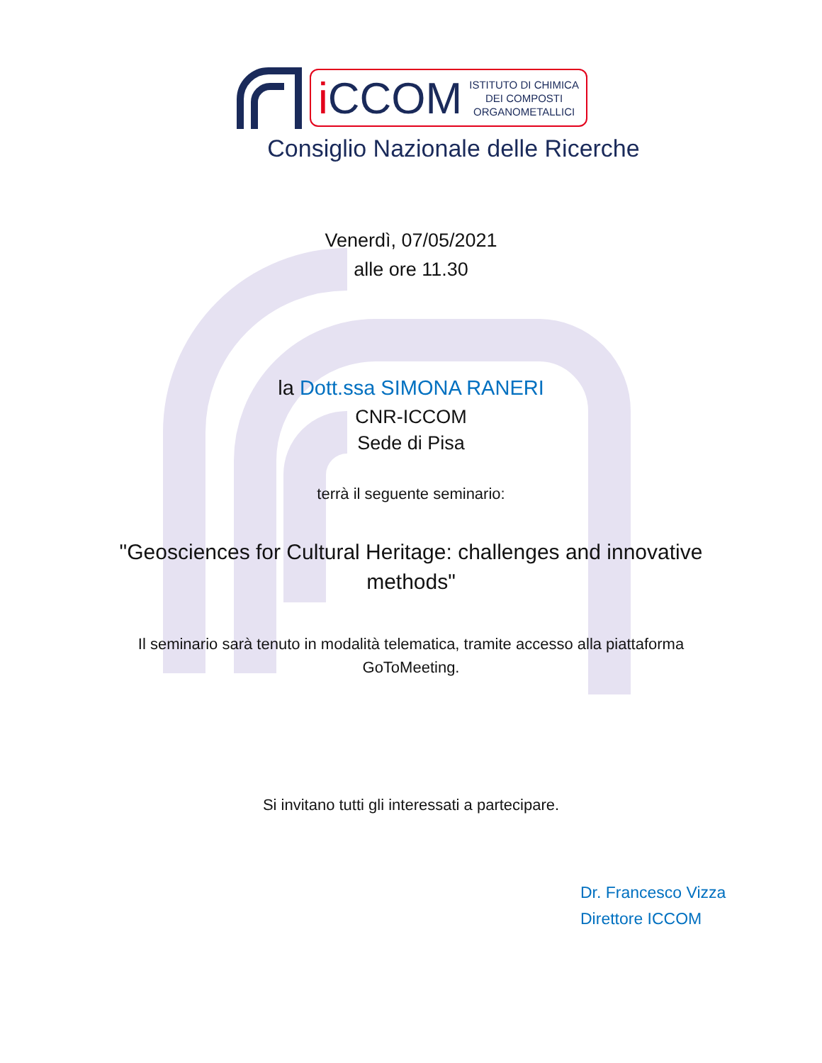i CCOM
ISTITUTO DI CHIMICA
DEI COMPOSTI
ORGANOMETALLICI
Consiglio Nazionale delle Ricerche
Venerdì, 07/05/2021
alle ore 11.30
la Dott.ssa SIMONA RANERI
CNR-ICCOM
Sede di Pisa
terrà il seguente seminario:
"Geosciences for Cultural Heritage: challenges and innovative methods"
Il seminario sarà tenuto in modalità telematica, tramite accesso alla piattaforma GoToMeeting.
Si invitano tutti gli interessati a partecipare.
Dr. Francesco Vizza
Direttore ICCOM